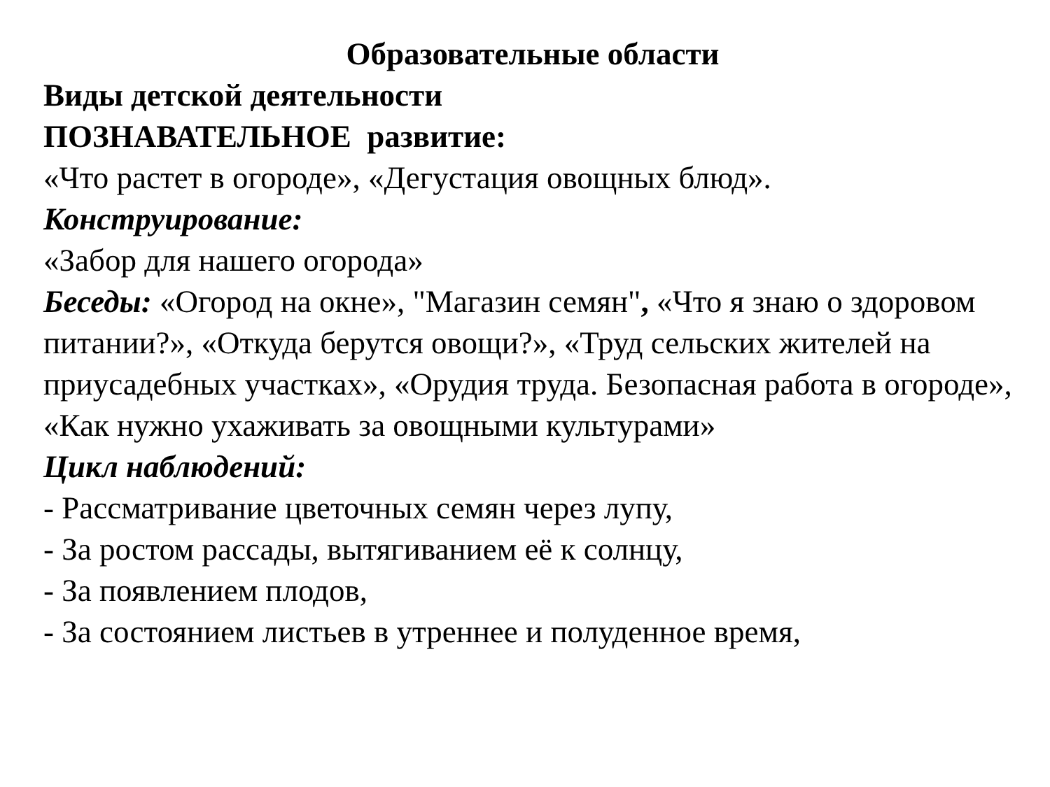Образовательные области
Виды детской деятельности
ПОЗНАВАТЕЛЬНОЕ развитие:
«Что растет в огороде», «Дегустация овощных блюд».
Конструирование:
«Забор для нашего огорода»
Беседы: «Огород на окне», "Магазин семян", «Что я знаю о здоровом питании?», «Откуда берутся овощи?», «Труд сельских жителей на приусадебных участках», «Орудия труда. Безопасная работа в огороде», «Как нужно ухаживать за овощными культурами»
Цикл наблюдений:
- Рассматривание цветочных семян через лупу,
- За ростом рассады, вытягиванием её к солнцу,
- За появлением плодов,
- За состоянием листьев в утреннее и полуденное время,